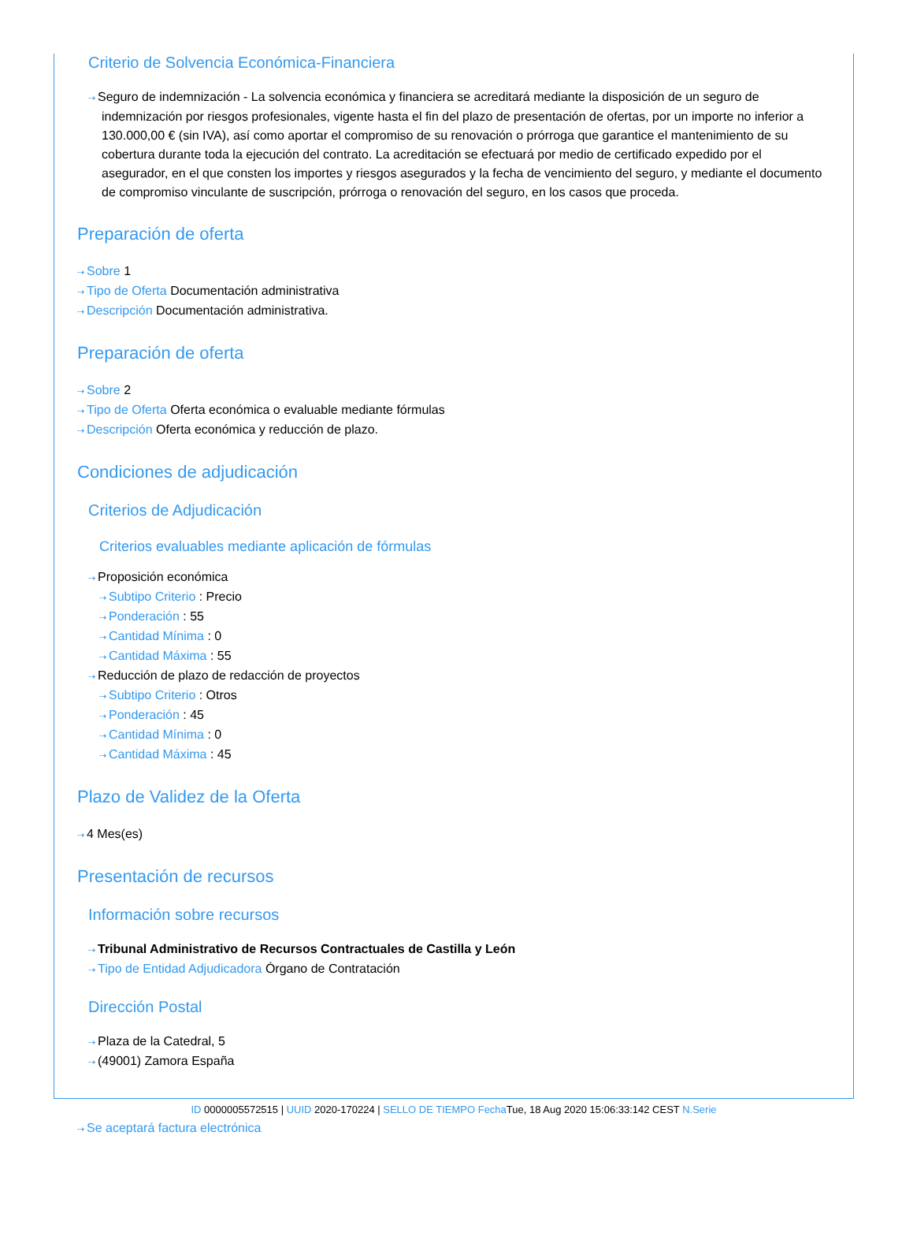Criterio de Solvencia Económica-Financiera
⇢ Seguro de indemnización - La solvencia económica y financiera se acreditará mediante la disposición de un seguro de indemnización por riesgos profesionales, vigente hasta el fin del plazo de presentación de ofertas, por un importe no inferior a 130.000,00 € (sin IVA), así como aportar el compromiso de su renovación o prórroga que garantice el mantenimiento de su cobertura durante toda la ejecución del contrato. La acreditación se efectuará por medio de certificado expedido por el asegurador, en el que consten los importes y riesgos asegurados y la fecha de vencimiento del seguro, y mediante el documento de compromiso vinculante de suscripción, prórroga o renovación del seguro, en los casos que proceda.
Preparación de oferta
⇢ Sobre 1
⇢ Tipo de Oferta Documentación administrativa
⇢ Descripción Documentación administrativa.
Preparación de oferta
⇢ Sobre 2
⇢ Tipo de Oferta Oferta económica o evaluable mediante fórmulas
⇢ Descripción Oferta económica y reducción de plazo.
Condiciones de adjudicación
Criterios de Adjudicación
Criterios evaluables mediante aplicación de fórmulas
⇢ Proposición económica
⇢ Subtipo Criterio : Precio
⇢ Ponderación : 55
⇢ Cantidad Mínima : 0
⇢ Cantidad Máxima : 55
⇢ Reducción de plazo de redacción de proyectos
⇢ Subtipo Criterio : Otros
⇢ Ponderación : 45
⇢ Cantidad Mínima : 0
⇢ Cantidad Máxima : 45
Plazo de Validez de la Oferta
⇢ 4 Mes(es)
Presentación de recursos
Información sobre recursos
⇢ Tribunal Administrativo de Recursos Contractuales de Castilla y León
⇢ Tipo de Entidad Adjudicadora Órgano de Contratación
Dirección Postal
⇢ Plaza de la Catedral, 5
⇢ (49001) Zamora España
⇢ Se aceptará factura electrónica
ID 0000005572515 | UUID 2020-170224 | SELLO DE TIEMPO Fecha Tue, 18 Aug 2020 15:06:33:142 CEST N.Serie